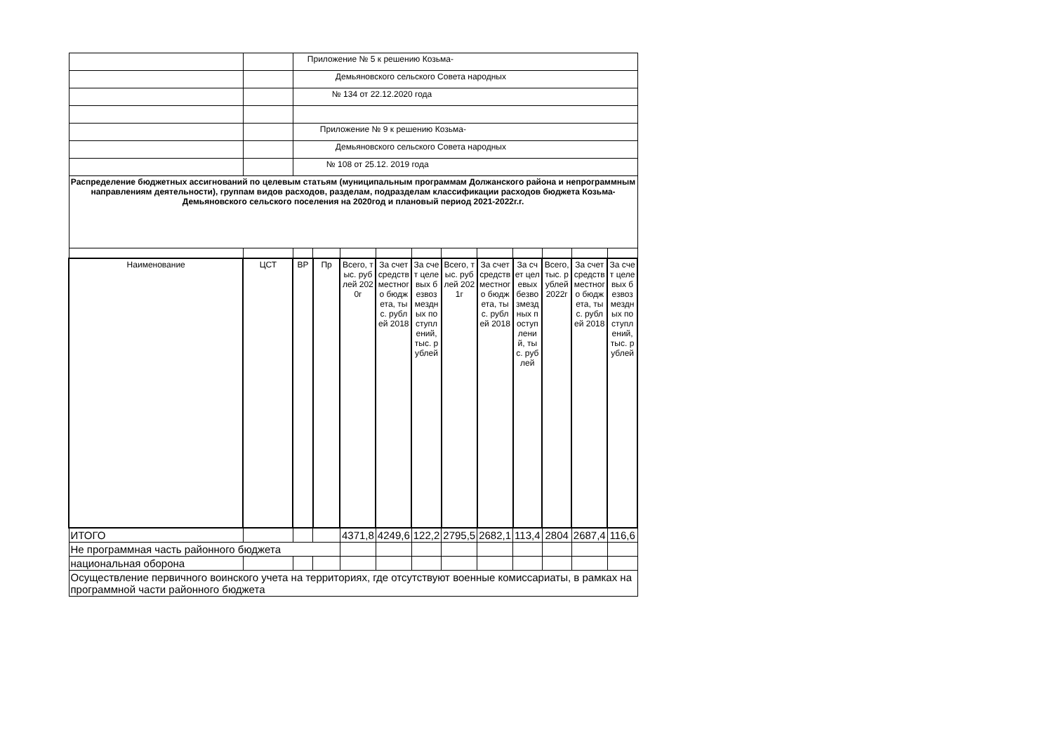| | | Приложение № 5 к решению Козьма- | | | | | | | | | | |
| | | Демьяновского сельского Совета народных | | | | | | | | | | |
| | | № 134 от 22.12.2020 года | | | | | | | | | | |
| | | Приложение № 9 к решению Козьма- | | | | | | | | | | |
| | | Демьяновского сельского Совета народных | | | | | | | | | | |
| | | № 108 от 25.12. 2019 года | | | | | | | | | | |
| Распределение бюджетных ассигнований по целевым статьям (муниципальным программам Должанского района и непрограммным направлениям деятельности), группам видов расходов, разделам, подразделам классификации расходов бюджета Козьма-Демьяновского сельского поселения на 2020год и плановый период 2021-2022г.г. | | | | | | | | | | | | |
| Наименование | ЦСТ | ВР | Пр | Всего, тыс. рублей 2020г | За счет средств местного бюджета, тыс. рублей 2018 | За счет целевых безвозмездных поступлений, тыс. рублей | Всего, тыс. рублей 2021г | За счет средств местного бюджета, тыс. рублей 2018 | За счет целевых безвозмездных поступлений, тыс. рублей | Всего, тыс. рублей 2022г | За счет средств местного бюджета, тыс. рублей 2018 | За счет целевых безвозмездных поступлений, тыс. рублей |
| ИТОГО | | | | 4371,8 | 4249,6 | 122,2 | 2795,5 | 2682,1 | 113,4 | 2804 | 2687,4 | 116,6 |
| Не программная часть районного бюджета | | | | | | | | | | | | |
| национальная оборона | | | | | | | | | | | | |
| Осуществление первичного воинского учета на территориях, где отсутствуют военные комиссариаты, в рамках на программной части районного бюджета | | | | | | | | | | | | |